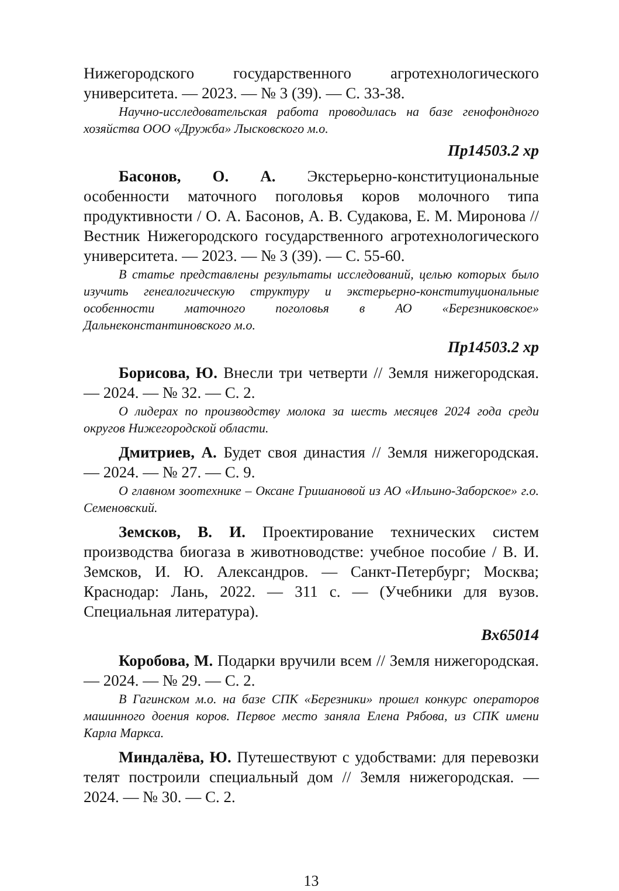Нижегородского государственного агротехнологического университета. — 2023. — № 3 (39). — С. 33-38.
Научно-исследовательская работа проводилась на базе генофондного хозяйства ООО «Дружба» Лысковского м.о.
Пр14503.2 хр
Басонов, О. А. Экстерьерно-конституциональные особенности маточного поголовья коров молочного типа продуктивности / О. А. Басонов, А. В. Судакова, Е. М. Миронова // Вестник Нижегородского государственного агротехнологического университета. — 2023. — № 3 (39). — С. 55-60.
В статье представлены результаты исследований, целью которых было изучить генеалогическую структуру и экстерьерно-конституциональные особенности маточного поголовья в АО «Березниковское» Дальнеконстантиновского м.о.
Пр14503.2 хр
Борисова, Ю. Внесли три четверти // Земля нижегородская. — 2024. — № 32. — С. 2.
О лидерах по производству молока за шесть месяцев 2024 года среди округов Нижегородской области.
Дмитриев, А. Будет своя династия // Земля нижегородская. — 2024. — № 27. — С. 9.
О главном зоотехнике – Оксане Гришановой из АО «Ильино-Заборское» г.о. Семеновский.
Земсков, В. И. Проектирование технических систем производства биогаза в животноводстве: учебное пособие / В. И. Земсков, И. Ю. Александров. — Санкт-Петербург; Москва; Краснодар: Лань, 2022. — 311 с. — (Учебники для вузов. Специальная литература).
Вх65014
Коробова, М. Подарки вручили всем // Земля нижегородская. — 2024. — № 29. — С. 2.
В Гагинском м.о. на базе СПК «Березники» прошел конкурс операторов машинного доения коров. Первое место заняла Елена Рябова, из СПК имени Карла Маркса.
Миндалёва, Ю. Путешествуют с удобствами: для перевозки телят построили специальный дом // Земля нижегородская. — 2024. — № 30. — С. 2.
13